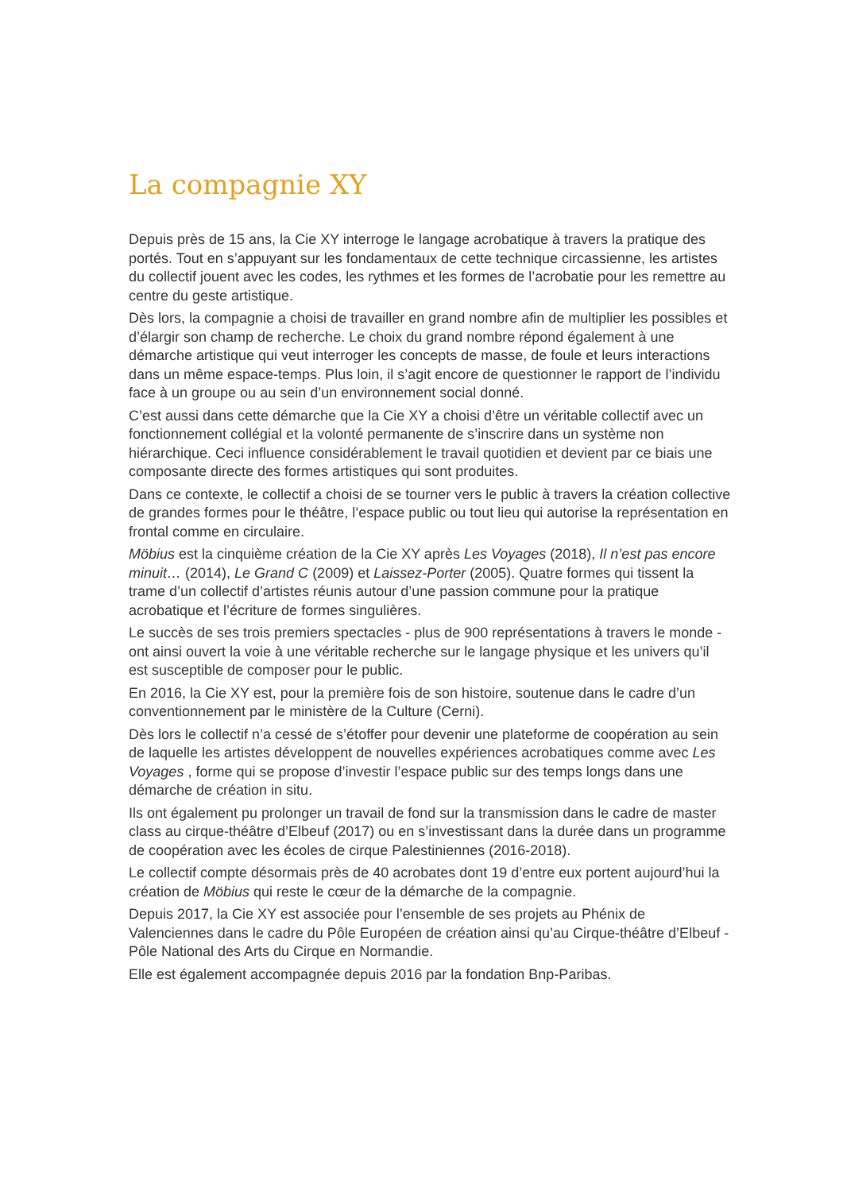La compagnie XY
Depuis près de 15 ans, la Cie XY interroge le langage acrobatique à travers la pratique des portés. Tout en s’appuyant sur les fondamentaux de cette technique circassienne, les artistes du collectif jouent avec les codes, les rythmes et les formes de l’acrobatie pour les remettre au centre du geste artistique.
Dès lors, la compagnie a choisi de travailler en grand nombre afin de multiplier les possibles et d’élargir son champ de recherche. Le choix du grand nombre répond également à une démarche artistique qui veut interroger les concepts de masse, de foule et leurs interactions dans un même espace-temps. Plus loin, il s’agit encore de questionner le rapport de l’individu face à un groupe ou au sein d’un environnement social donné.
C’est aussi dans cette démarche que la Cie XY a choisi d’être un véritable collectif avec un fonctionnement collégial et la volonté permanente de s’inscrire dans un système non hiérarchique. Ceci influence considérablement le travail quotidien et devient par ce biais une composante directe des formes artistiques qui sont produites.
Dans ce contexte, le collectif a choisi de se tourner vers le public à travers la création collective de grandes formes pour le théâtre, l’espace public ou tout lieu qui autorise la représentation en frontal comme en circulaire.
Möbius est la cinquième création de la Cie XY après Les Voyages (2018), Il n’est pas encore minuit… (2014), Le Grand C (2009) et Laissez-Porter (2005). Quatre formes qui tissent la trame d’un collectif d’artistes réunis autour d’une passion commune pour la pratique acrobatique et l’écriture de formes singulières.
Le succès de ses trois premiers spectacles - plus de 900 représentations à travers le monde - ont ainsi ouvert la voie à une véritable recherche sur le langage physique et les univers qu’il est susceptible de composer pour le public.
En 2016, la Cie XY est, pour la première fois de son histoire, soutenue dans le cadre d’un conventionnement par le ministère de la Culture (Cerni).
Dès lors le collectif n’a cessé de s’étoffer pour devenir une plateforme de coopération au sein de laquelle les artistes développent de nouvelles expériences acrobatiques comme avec Les Voyages , forme qui se propose d’investir l’espace public sur des temps longs dans une démarche de création in situ.
Ils ont également pu prolonger un travail de fond sur la transmission dans le cadre de master class au cirque-théâtre d’Elbeuf (2017) ou en s’investissant dans la durée dans un programme de coopération avec les écoles de cirque Palestiniennes (2016-2018).
Le collectif compte désormais près de 40 acrobates dont 19 d’entre eux portent aujourd’hui la création de Möbius qui reste le cœur de la démarche de la compagnie.
Depuis 2017, la Cie XY est associée pour l’ensemble de ses projets au Phénix de Valenciennes dans le cadre du Pôle Européen de création ainsi qu’au Cirque-théâtre d’Elbeuf - Pôle National des Arts du Cirque en Normandie.
Elle est également accompagnée depuis 2016 par la fondation Bnp-Paribas.